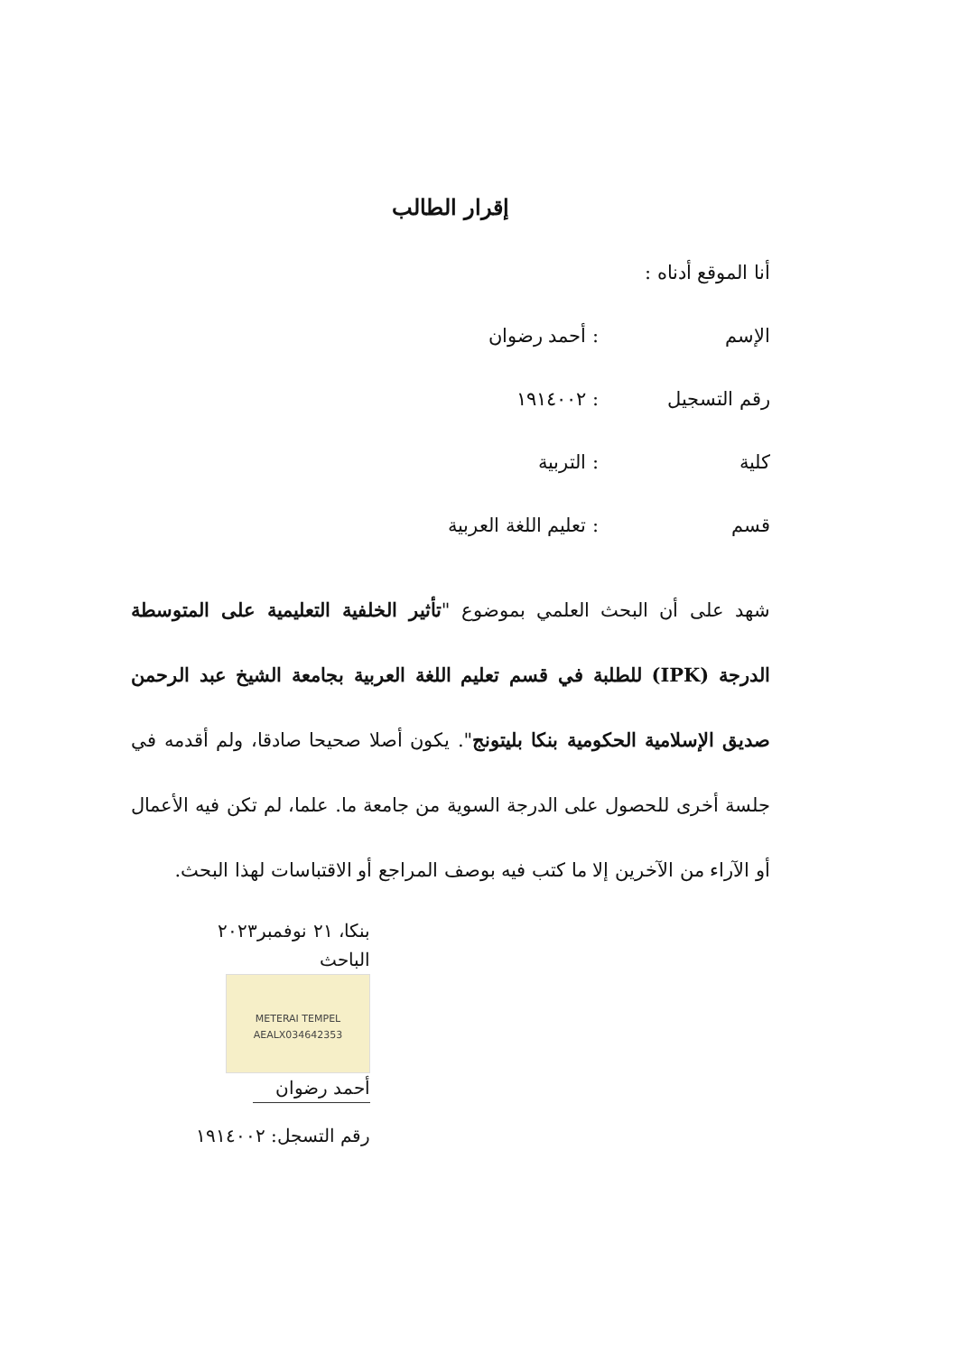إقرار الطالب
أنا الموقع أدناه :
الإسم: أحمد رضوان
رقم التسجيل: ١٩١٤٠٠٢
كلية: التربية
قسم: تعليم اللغة العربية
شهد على أن البحث العلمي بموضوع "تأثير الخلفية التعليمية على المتوسطة الدرجة (IPK) للطلبة في قسم تعليم اللغة العربية بجامعة الشيخ عبد الرحمن صديق الإسلامية الحكومية بنكا بليتونج". يكون أصلا صحيحا صادقا، ولم أقدمه في جلسة أخرى للحصول على الدرجة السوية من جامعة ما. علما، لم تكن فيه الأعمال أو الآراء من الآخرين إلا ما كتب فيه بوصف المراجع أو الاقتباسات لهذا البحث.
بنكا، ٢١ نوفمبر٢٠٢٣
الباحث
METERAI TEMPEL
AEALX034642353
أحمد رضوان
رقم التسجل: ١٩١٤٠٠٢